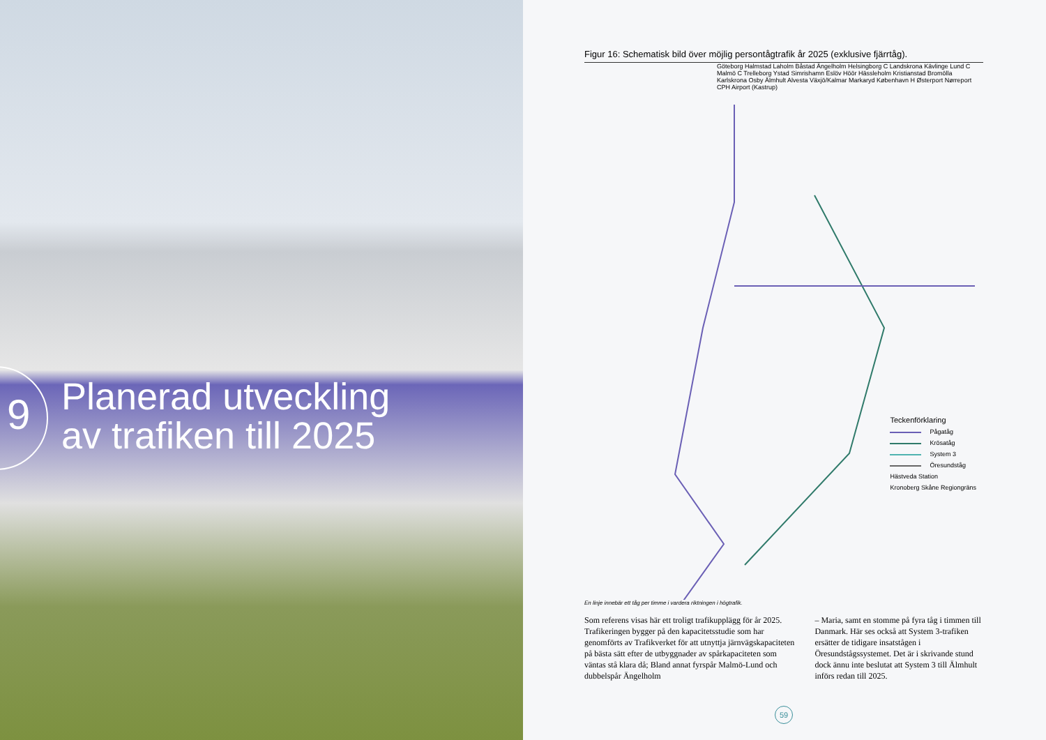9
Planerad utveckling
av trafiken till 2025
Figur 16: Schematisk bild över möjlig persontågtrafik år 2025 (exklusive fjärrtåg).
Göteborg Halmstad Laholm Båstad Ängelholm Helsingborg C Landskrona Kävlinge Lund C Malmö C Trelleborg Ystad Simrishamn Eslöv Höör Hässleholm Kristianstad Bromölla Karlskrona Osby Älmhult Alvesta Växjö/Kalmar Markaryd København H Østerport Nørreport CPH Airport (Kastrup)
Teckenförklaring
Pågatåg
Krösatåg
System 3
Öresundståg
Hästveda Station
Kronoberg Skåne Regiongräns
En linje innebär ett tåg per timme i vardera riktningen i högtrafik.
Som referens visas här ett troligt trafikupplägg för år 2025. Trafikeringen bygger på den kapacitetsstudie som har genomförts av Trafikverket för att utnyttja järnvägskapaciteten på bästa sätt efter de utbyggnader av spårkapaciteten som väntas stå klara då; Bland annat fyrspår Malmö-Lund och dubbelspår Ängelholm
– Maria, samt en stomme på fyra tåg i timmen till Danmark. Här ses också att System 3-trafiken ersätter de tidigare insatstågen i Öresundstågssystemet. Det är i skrivande stund dock ännu inte beslutat att System 3 till Älmhult införs redan till 2025.
59